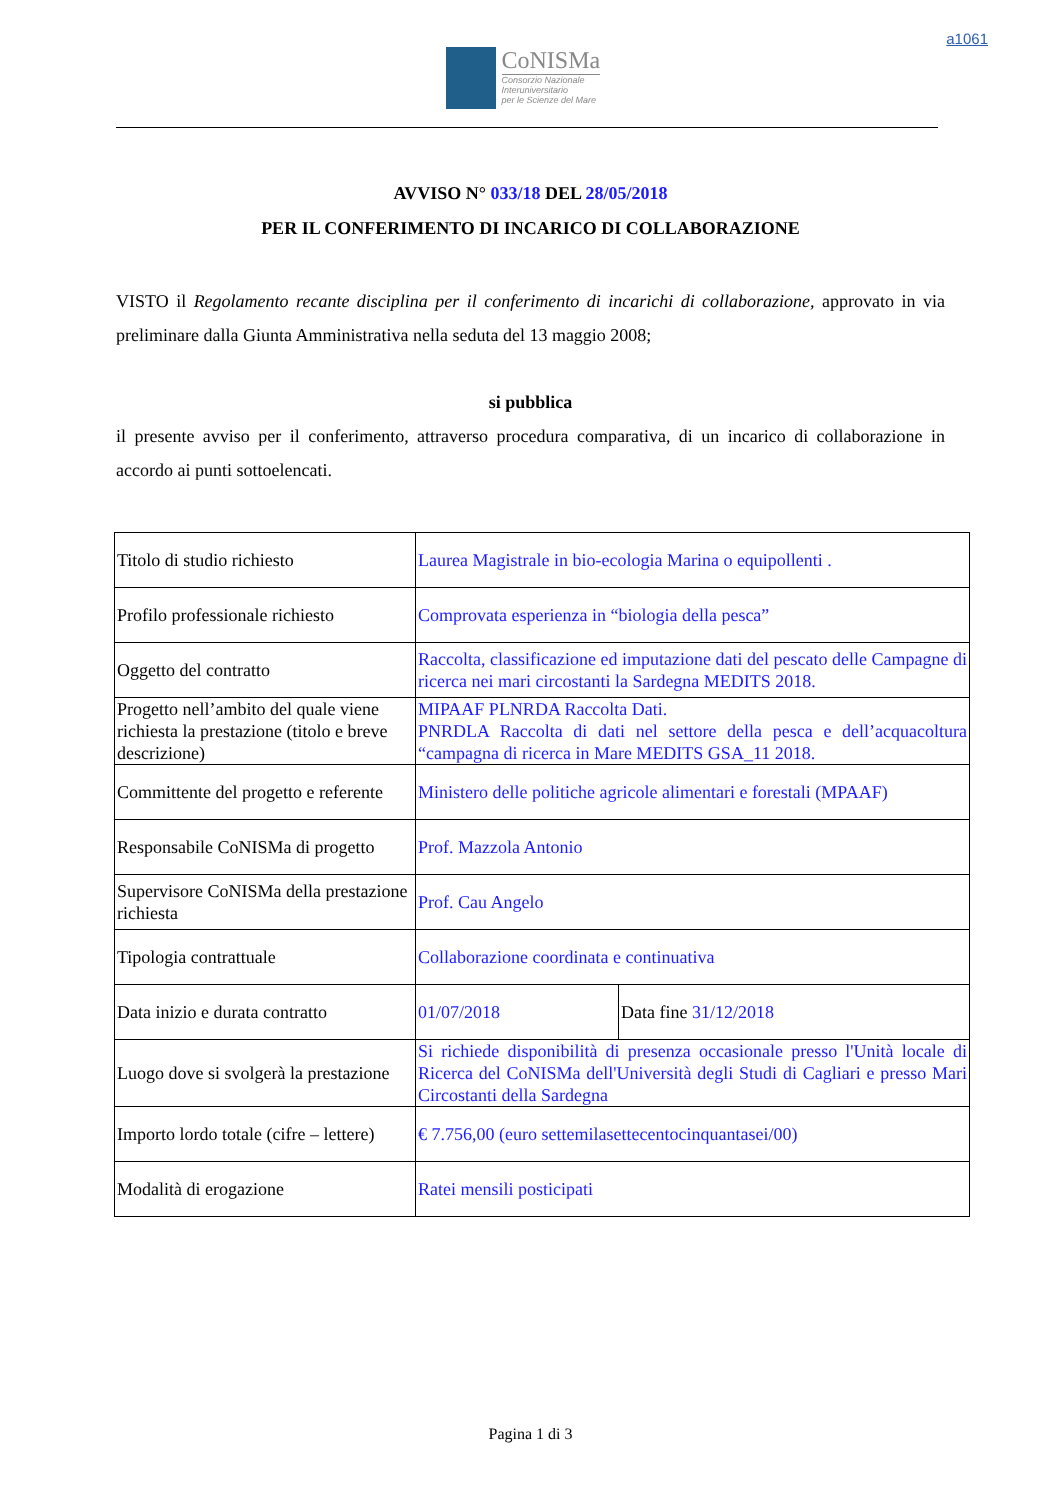a1061
CoNISMa
Consorzio Nazionale
Interuniversitario
per le Scienze del Mare
AVVISO N° 033/18 DEL 28/05/2018
PER IL CONFERIMENTO DI INCARICO DI COLLABORAZIONE
VISTO il Regolamento recante disciplina per il conferimento di incarichi di collaborazione, approvato in via preliminare dalla Giunta Amministrativa nella seduta del 13 maggio 2008;
si pubblica
il presente avviso per il conferimento, attraverso procedura comparativa, di un incarico di collaborazione in accordo ai punti sottoelencati.
| Titolo di studio richiesto | Laurea Magistrale in bio-ecologia Marina o equipollenti . | |
| Profilo professionale richiesto | Comprovata esperienza in “biologia della pesca” | |
| Oggetto del contratto | Raccolta, classificazione ed imputazione dati del pescato delle Campagne di ricerca nei mari circostanti la Sardegna MEDITS 2018. | |
| Progetto nell’ambito del quale viene richiesta la prestazione (titolo e breve descrizione) | MIPAAF PLNRDA Raccolta Dati. PNRDLA Raccolta di dati nel settore della pesca e dell’acquacoltura “campagna di ricerca in Mare MEDITS GSA_11 2018. | |
| Committente del progetto e referente | Ministero delle politiche agricole alimentari e forestali (MPAAF) | |
| Responsabile CoNISMa di progetto | Prof. Mazzola Antonio | |
| Supervisore CoNISMa della prestazione richiesta | Prof. Cau Angelo | |
| Tipologia contrattuale | Collaborazione coordinata e continuativa | |
| Data inizio e durata contratto | 01/07/2018 | Data fine 31/12/2018 |
| Luogo dove si svolgerà la prestazione | Si richiede disponibilità di presenza occasionale presso l'Unità locale di Ricerca del CoNISMa dell'Università degli Studi di Cagliari e presso Mari Circostanti della Sardegna | |
| Importo lordo totale (cifre – lettere) | € 7.756,00 (euro settemilasettecentocinquantasei/00) | |
| Modalità di erogazione | Ratei mensili posticipati | |
Pagina 1 di 3